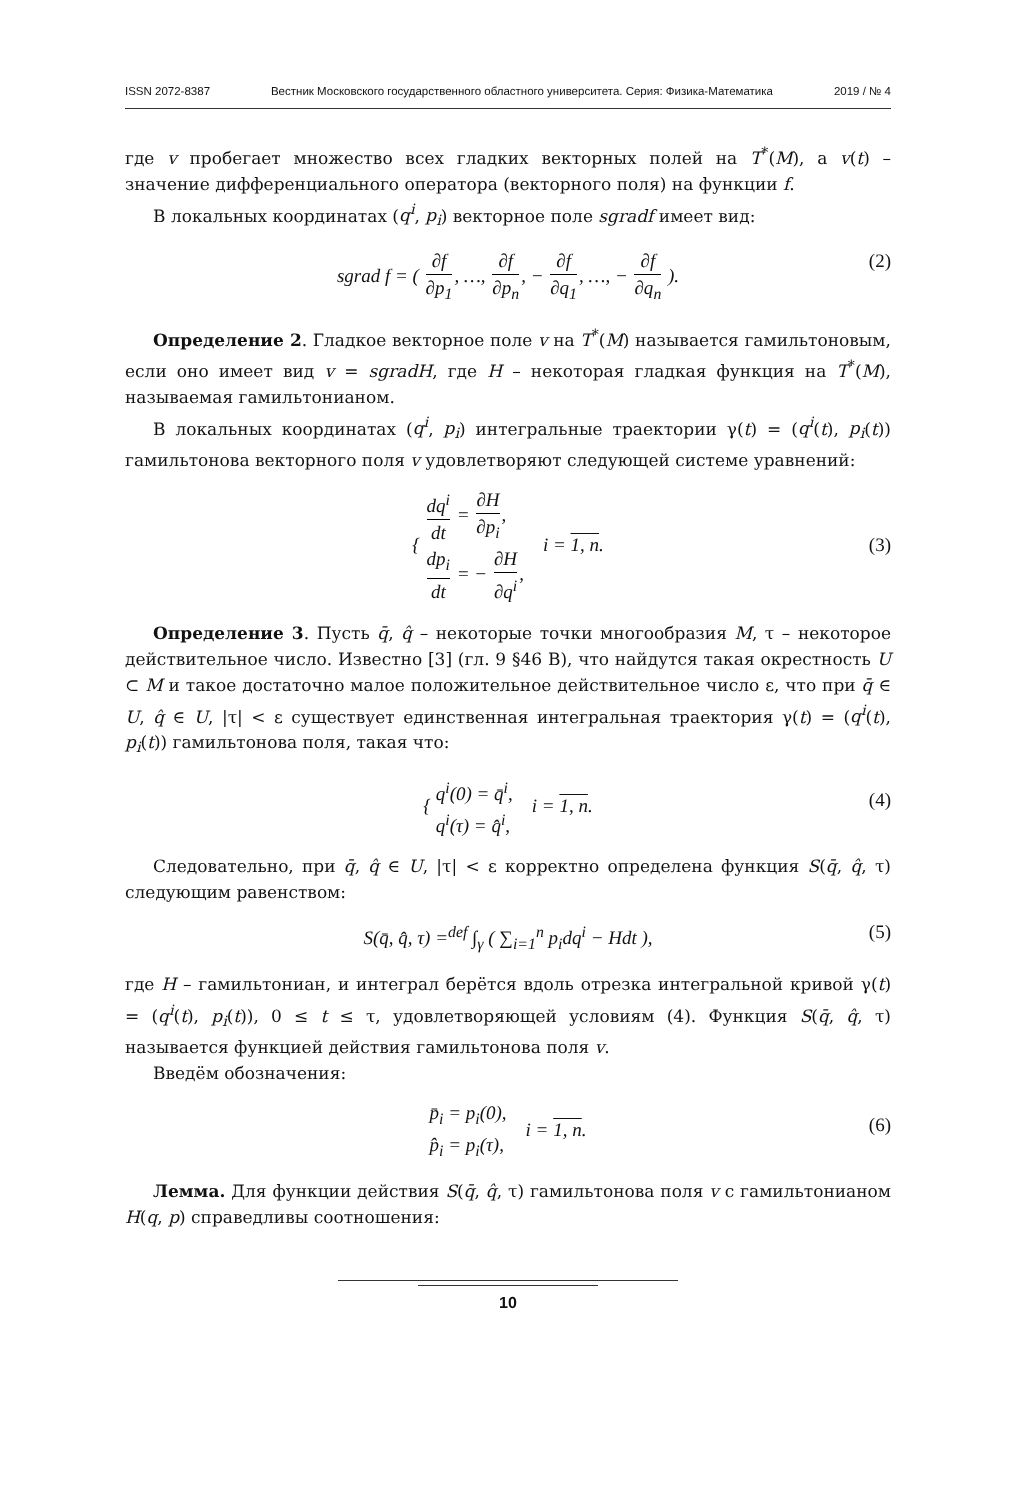ISSN 2072-8387 Вестник Московского государственного областного университета. Серия: Физика-Математика 2019 / № 4
где v пробегает множество всех гладких векторных полей на T<sup>*</sup>(M), а v(t) – значение дифференциального оператора (векторного поля) на функции f.
В локальных координатах (q<sup>i</sup>, p<sub>i</sub>) векторное поле sgradf имеет вид:
sgrad f = ( ∂f ∂p<sub>1</sub>, …, ∂f ∂p<sub>n</sub>, − ∂f ∂q<sub>1</sub>, …, − ∂f ∂q<sub>n</sub> ). (2)
Определение 2. Гладкое векторное поле v на T<sup>*</sup>(M) называется гамильтоновым, если оно имеет вид v = sgradH, где H – некоторая гладкая функция на T<sup>*</sup>(M), называемая гамильтонианом.
В локальных координатах (q<sup>i</sup>, p<sub>i</sub>) интегральные траектории γ(t) = (q<sup>i</sup>(t), p<sub>i</sub>(t)) гамильтонова векторного поля v удовлетворяют следующей системе уравнений:
{ dq<sup>i</sup> dt = ∂H ∂p<sub>i</sub>,
dp<sub>i</sub> dt = − ∂H ∂q<sup>i</sup>, i = 1, n.
(3)
Определение 3. Пусть q̄, q̂ – некоторые точки многообразия M, τ – некоторое действительное число. Известно [3] (гл. 9 §46 В), что найдутся такая окрестность U ⊂ M и такое достаточно малое положительное действительное число ε, что при q̄ ∈ U, q̂ ∈ U, |τ| < ε существует единственная интегральная траектория γ(t) = (q<sup>i</sup>(t), p<sub>i</sub>(t)) гамильтонова поля, такая что:
{ q<sup>i</sup>(0) = q̄<sup>i</sup>,
q<sup>i</sup>(τ) = q̂<sup>i</sup>, i = 1, n.
(4)
Следовательно, при q̄, q̂ ∈ U, |τ| < ε корректно определена функция S(q̄, q̂, τ) следующим равенством:
S(q̄, q̂, τ) =<sup>def</sup> ∫<sub>γ</sub> ( ∑<sub>i=1</sub><sup>n</sup> p<sub>i</sub>dq<sup>i</sup> − Hdt ), (5)
где H – гамильтониан, и интеграл берётся вдоль отрезка интегральной кривой γ(t) = (q<sup>i</sup>(t), p<sub>i</sub>(t)), 0 ≤ t ≤ τ, удовлетворяющей условиям (4). Функция S(q̄, q̂, τ) называется функцией действия гамильтонова поля v.
Введём обозначения:
p̄<sub>i</sub> = p<sub>i</sub>(0),
p̂<sub>i</sub> = p<sub>i</sub>(τ), i = 1, n.
(6)
Лемма. Для функции действия S(q̄, q̂, τ) гамильтонова поля v с гамильтонианом H(q, p) справедливы соотношения:
10